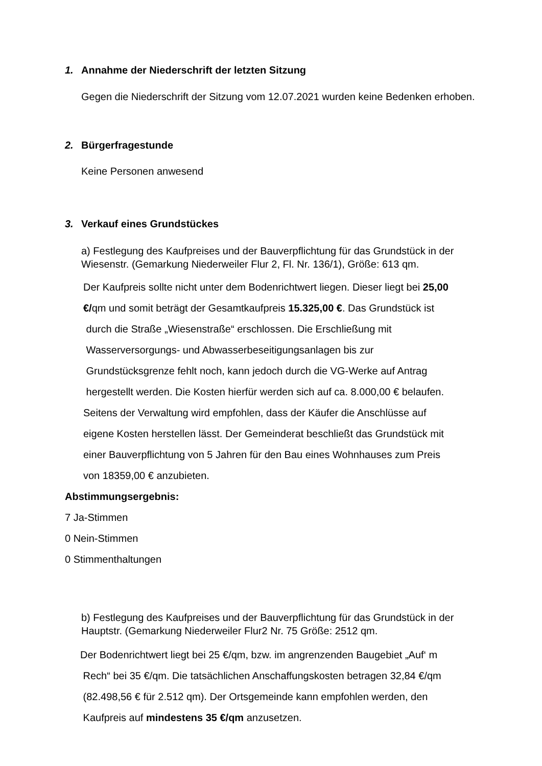1. Annahme der Niederschrift der letzten Sitzung
Gegen die Niederschrift der Sitzung vom 12.07.2021 wurden keine Bedenken erhoben.
2. Bürgerfragestunde
Keine Personen anwesend
3. Verkauf eines Grundstückes
a) Festlegung des Kaufpreises und der Bauverpflichtung für das Grundstück in der Wiesenstr. (Gemarkung Niederweiler Flur 2, Fl. Nr. 136/1), Größe: 613 qm.
Der Kaufpreis sollte nicht unter dem Bodenrichtwert liegen. Dieser liegt bei 25,00
€/qm und somit beträgt der Gesamtkaufpreis 15.325,00 €. Das Grundstück ist
durch die Straße „Wiesenstraße“ erschlossen. Die Erschließung mit
Wasserversorgungs- und Abwasserbeseitigungsanlagen bis zur
Grundstücksgrenze fehlt noch, kann jedoch durch die VG-Werke auf Antrag
hergestellt werden. Die Kosten hierfür werden sich auf ca. 8.000,00 € belaufen.
Seitens der Verwaltung wird empfohlen, dass der Käufer die Anschlüsse auf
eigene Kosten herstellen lässt. Der Gemeinderat beschließt das Grundstück mit
einer Bauverpflichtung von 5 Jahren für den Bau eines Wohnhauses zum Preis
von 18359,00 € anzubieten.
Abstimmungsergebnis:
7 Ja-Stimmen
0 Nein-Stimmen
0 Stimmenthaltungen
b) Festlegung des Kaufpreises und der Bauverpflichtung für das Grundstück in der Hauptstr. (Gemarkung Niederweiler Flur2 Nr. 75 Größe: 2512 qm.
Der Bodenrichtwert liegt bei 25 €/qm, bzw. im angrenzenden Baugebiet „Auf‘ m
Rech“ bei 35 €/qm. Die tatsächlichen Anschaffungskosten betragen 32,84 €/qm
(82.498,56 € für 2.512 qm). Der Ortsgemeinde kann empfohlen werden, den
Kaufpreis auf mindestens 35 €/qm anzusetzen.